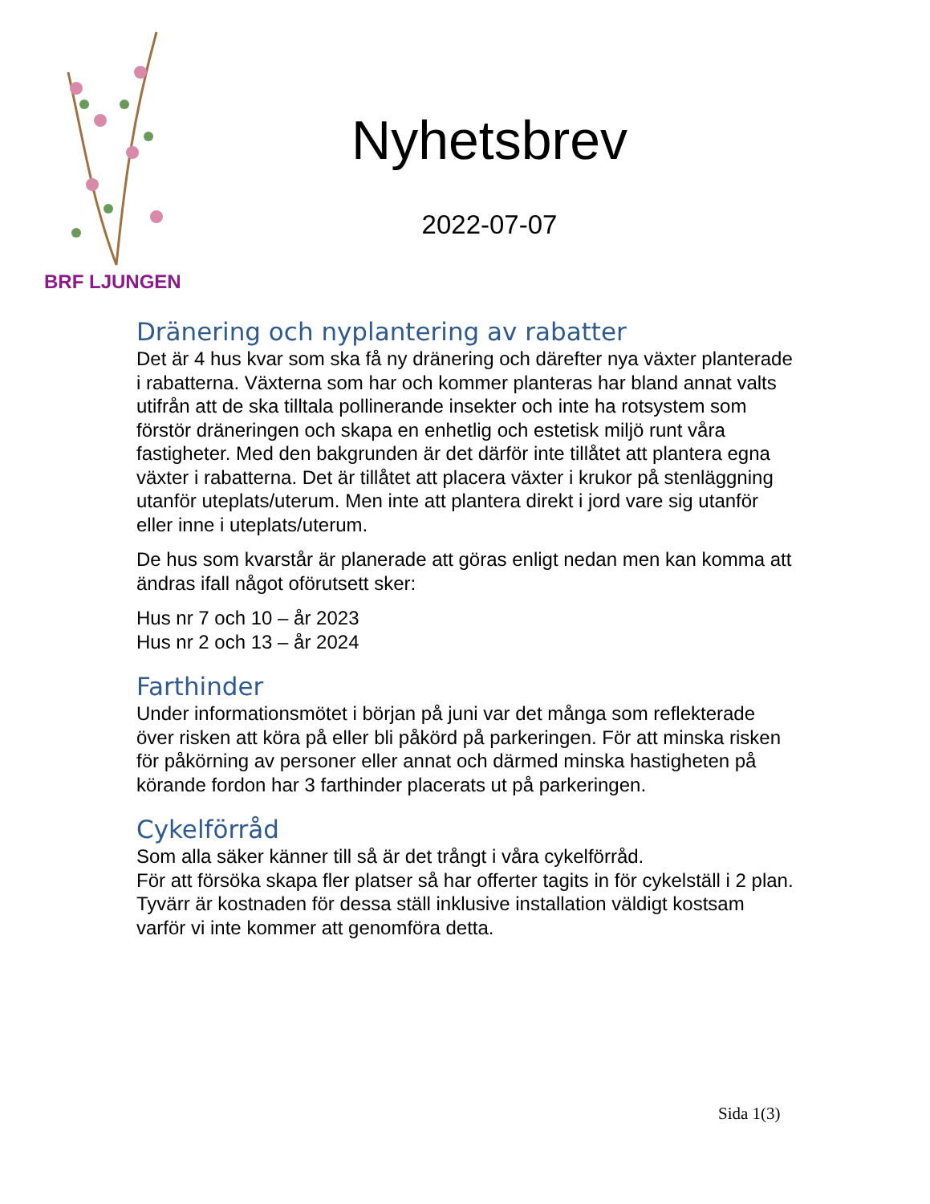BRF LJUNGEN
Nyhetsbrev
2022-07-07
Dränering och nyplantering av rabatter
Det är 4 hus kvar som ska få ny dränering och därefter nya växter planterade i rabatterna. Växterna som har och kommer planteras har bland annat valts utifrån att de ska tilltala pollinerande insekter och inte ha rotsystem som förstör dräneringen och skapa en enhetlig och estetisk miljö runt våra fastigheter. Med den bakgrunden är det därför inte tillåtet att plantera egna växter i rabatterna. Det är tillåtet att placera växter i krukor på stenläggning utanför uteplats/uterum. Men inte att plantera direkt i jord vare sig utanför eller inne i uteplats/uterum.
De hus som kvarstår är planerade att göras enligt nedan men kan komma att ändras ifall något oförutsett sker:
Hus nr 7 och 10 – år 2023
Hus nr 2 och 13 – år 2024
Farthinder
Under informationsmötet i början på juni var det många som reflekterade över risken att köra på eller bli påkörd på parkeringen. För att minska risken för påkörning av personer eller annat och därmed minska hastigheten på körande fordon har 3 farthinder placerats ut på parkeringen.
Cykelförråd
Som alla säker känner till så är det trångt i våra cykelförråd.
För att försöka skapa fler platser så har offerter tagits in för cykelställ i 2 plan. Tyvärr är kostnaden för dessa ställ inklusive installation väldigt kostsam varför vi inte kommer att genomföra detta.
Sida 1(3)